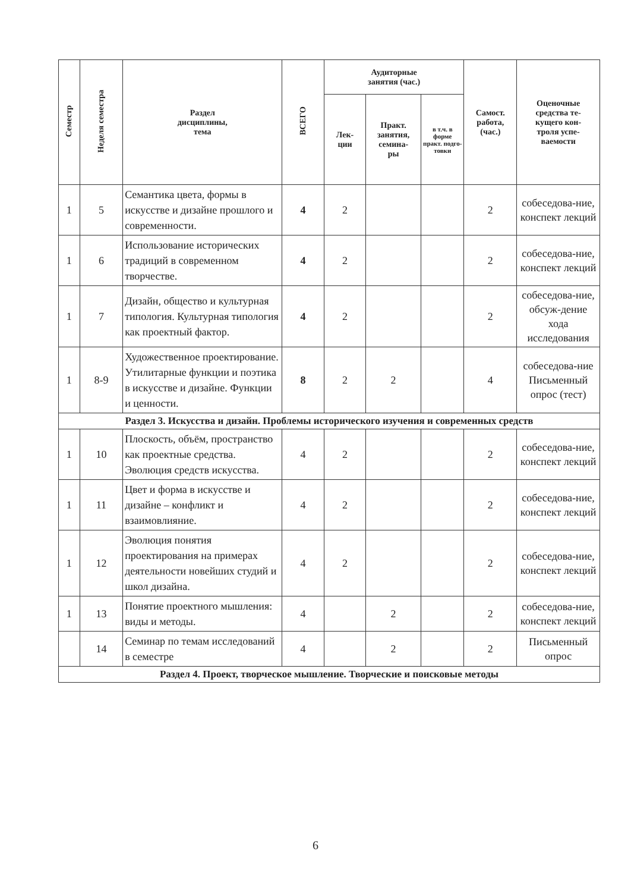| Семестр | Неделя семестра | Раздел дисциплины, тема | ВСЕГО | Аудиторные занятия (час.) | | | Самост. работа, (час.) | Оценочные средства те- кущего кон- троля успе- ваемости |
| --- | --- | --- | --- | --- | --- | --- | --- | --- |
| | | | | Лек- ции | Практ. занятия, семина- ры | в т.ч. в форме практ. подго-товки | | |
| 1 | 5 | Семантика цвета, формы в искусстве и дизайне прошлого и современности. | 4 | 2 | | | 2 | собеседова-ние, конспект лекций |
| 1 | 6 | Использование исторических традиций в современном творчестве. | 4 | 2 | | | 2 | собеседова-ние, конспект лекций |
| 1 | 7 | Дизайн, общество и культурная типология. Культурная типология как проектный фактор. | 4 | 2 | | | 2 | собеседова-ние, обсуж-дение хода исследования |
| 1 | 8-9 | Художественное проектирование. Утилитарные функции и поэтика в искусстве и дизайне. Функции и ценности. | 8 | 2 | 2 | | 4 | собеседова-ние Письменный опрос (тест) |
| Раздел 3. Искусства и дизайн. Проблемы исторического изучения и современных средств | | | | | | | | |
| 1 | 10 | Плоскость, объём, пространство как проектные средства. Эволюция средств искусства. | 4 | 2 | | | 2 | собеседова-ние, конспект лекций |
| 1 | 11 | Цвет и форма в искусстве и дизайне – конфликт и взаимовлияние. | 4 | 2 | | | 2 | собеседова-ние, конспект лекций |
| 1 | 12 | Эволюция понятия проектирования на примерах деятельности новейших студий и школ дизайна. | 4 | 2 | | | 2 | собеседова-ние, конспект лекций |
| 1 | 13 | Понятие проектного мышления: виды и методы. | 4 | | 2 | | 2 | собеседова-ние, конспект лекций |
| | 14 | Семинар по темам исследований в семестре | 4 | | 2 | | 2 | Письменный опрос |
| Раздел 4. Проект, творческое мышление. Творческие и поисковые методы | | | | | | | | |
6